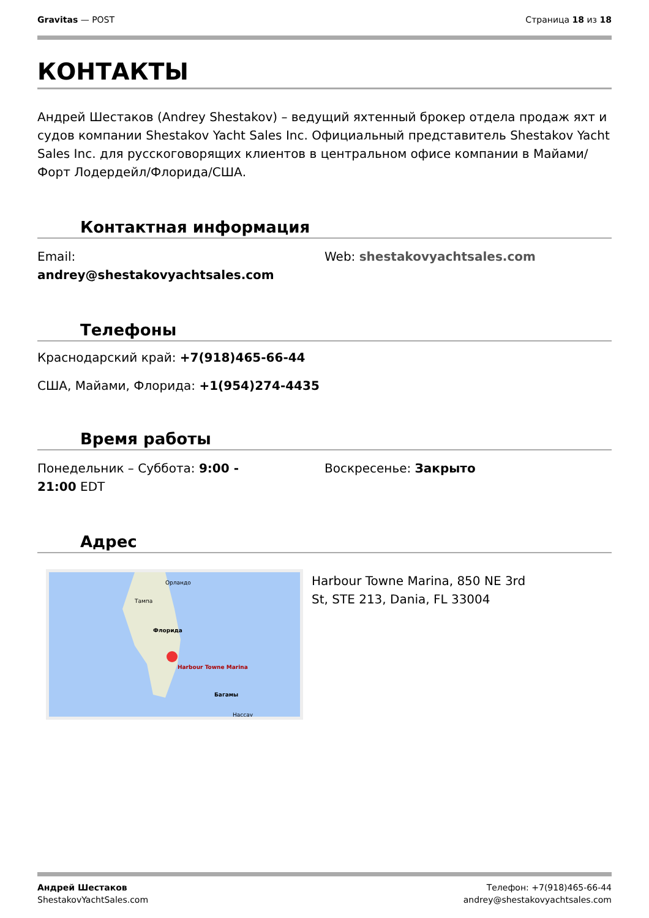Gravitas — POST Страница 18 из 18
КОНТАКТЫ
Андрей Шестаков (Andrey Shestakov) – ведущий яхтенный брокер отдела продаж яхт и судов компании Shestakov Yacht Sales Inc. Официальный представитель Shestakov Yacht Sales Inc. для русскоговорящих клиентов в центральном офисе компании в Майами/Форт Лодердейл/Флорида/США.
Контактная информация
Email:
andrey@shestakovyachtsales.com
Web: shestakovyachtsales.com
Телефоны
Краснодарский край: +7(918)465-66-44
США, Майами, Флорида: +1(954)274-4435
Время работы
Понедельник – Суббота: 9:00 -
21:00 EDT
Воскресенье: Закрыто
Адрес
Орландо
Тампа
Флорида
Harbour Towne Marina
Нассау
Багамы
Harbour Towne Marina, 850 NE 3rd
St, STE 213, Dania, FL 33004
Андрей Шестаков
ShestakovYachtSales.com
Телефон: +7(918)465-66-44
andrey@shestakovyachtsales.com